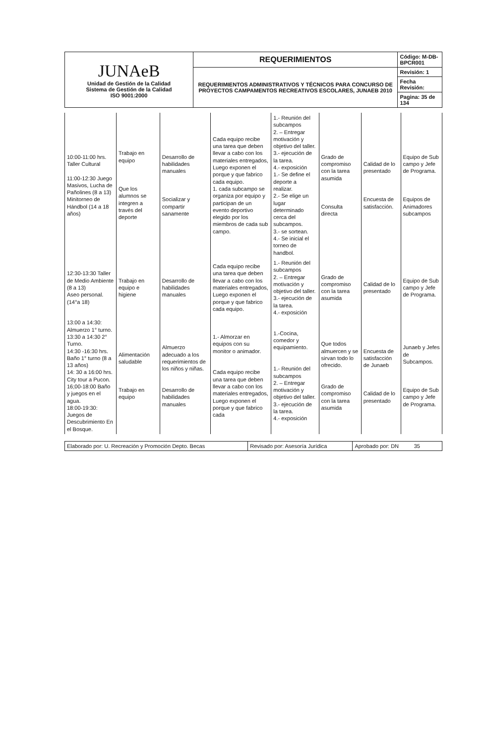| JUNAeB Unidad de Gestión de la Calidad Sistema de Gestión de la Calidad ISO 9001:2000 | REQUERIMIENTOS | Código: M-DB-BPCR001 |
| | REQUERIMIENTOS ADMINISTRATIVOS Y TÉCNICOS PARA CONCURSO DE PROYECTOS CAMPAMENTOS RECREATIVOS ESCOLARES, JUNAEB 2010 | Revisión: 1 |
| | | Fecha Revisión: |
| | | Pagina: 35 de 134 |
| 10:00-11:00 hrs. Taller Cultural 11:00-12:30 Juego Masivos, Lucha de Pañolines (8 a 13) Minitorneo de Hándbol (14 a 18 años) | Trabajo en equipo Que los alumnos se integren a través del deporte | Desarrollo de habilidades manuales Socializar y compartir sanamente | Cada equipo recibe una tarea que deben llevar a cabo con los materiales entregados, Luego exponen el porque y que fabrico cada equipo. 1. cada subcampo se organiza por equipo y participan de un evento deportivo elegido por los miembros de cada sub campo. | 1.- Reunión del subcampos 2. – Entregar motivación y objetivo del taller. 3.- ejecución de la tarea. 4.- exposición 1.- Se define el deporte a realizar. 2.- Se elige un lugar determinado cerca del subcampos. 3.- se sortean. 4.- Se inicial el torneo de handbol. | Grado de compromiso con la tarea asumida Consulta directa | Calidad de lo presentado Encuesta de satisfacción. | Equipo de Sub campo y Jefe de Programa. Equipos de Animadores subcampos |
| 12:30-13:30 Taller de Medio Ambiente (8 a 13) Aseo personal. (14°a 18) | Trabajo en equipo e higiene | Desarrollo de habilidades manuales | Cada equipo recibe una tarea que deben llevar a cabo con los materiales entregados, Luego exponen el porque y que fabrico cada equipo. | 1.- Reunión del subcampos 2. – Entregar motivación y objetivo del taller. 3.- ejecución de la tarea. 4.- exposición | Grado de compromiso con la tarea asumida | Calidad de lo presentado | Equipo de Sub campo y Jefe de Programa. |
| 13:00 a 14:30: Almuerzo 1° turno. 13:30 a 14:30 2° Turno. 14:30 -16:30 hrs. Baño 1° turno (8 a 13 años) 14: 30 a 16:00 hrs. City tour a Pucon. 16;00-18:00 Baño y juegos en el agua. 18:00-19:30: Juegos de Descubrimiento En el Bosque. | Alimentación saludable Trabajo en equipo | Almuerzo adecuado a los requerimientos de los niños y niñas. Desarrollo de habilidades manuales | 1.- Almorzar en equipos con su monitor o animador. Cada equipo recibe una tarea que deben llevar a cabo con los materiales entregados, Luego exponen el porque y que fabrico cada | 1.-Cocina, comedor y equipamiento. 1.- Reunión del subcampos 2. – Entregar motivación y objetivo del taller. 3.- ejecución de la tarea. 4.- exposición | Que todos almuercen y se sirvan todo lo ofrecido. Grado de compromiso con la tarea asumida | Encuesta de satisfacción de Junaeb Calidad de lo presentado | Junaeb y Jefes de Subcampos. Equipo de Sub campo y Jefe de Programa. |
| Elaborado por: U. Recreación y Promoción Depto. Becas | Revisado por: Asesoría Jurídica | Aprobado por: DN 35 |